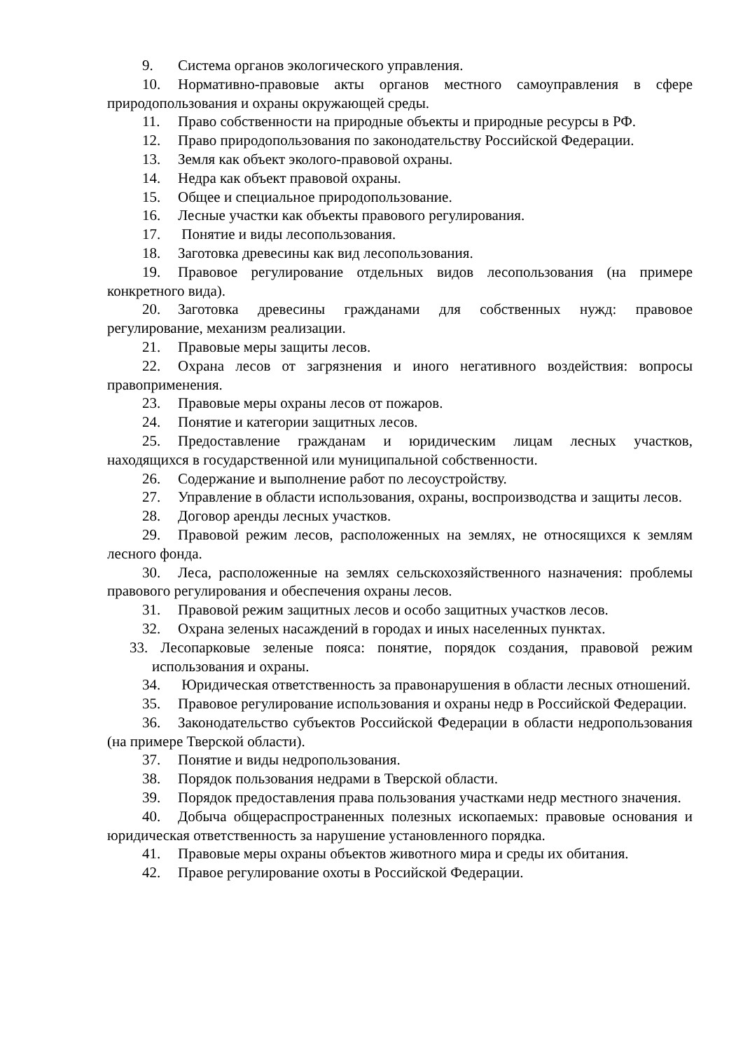9. Система органов экологического управления.
10. Нормативно-правовые акты органов местного самоуправления в сфере природопользования и охраны окружающей среды.
11. Право собственности на природные объекты и природные ресурсы в РФ.
12. Право природопользования по законодательству Российской Федерации.
13. Земля как объект эколого-правовой охраны.
14. Недра как объект правовой охраны.
15. Общее и специальное природопользование.
16. Лесные участки как объекты правового регулирования.
17. Понятие и виды лесопользования.
18. Заготовка древесины как вид лесопользования.
19. Правовое регулирование отдельных видов лесопользования (на примере конкретного вида).
20. Заготовка древесины гражданами для собственных нужд: правовое регулирование, механизм реализации.
21. Правовые меры защиты лесов.
22. Охрана лесов от загрязнения и иного негативного воздействия: вопросы правоприменения.
23. Правовые меры охраны лесов от пожаров.
24. Понятие и категории защитных лесов.
25. Предоставление гражданам и юридическим лицам лесных участков, находящихся в государственной или муниципальной собственности.
26. Содержание и выполнение работ по лесоустройству.
27. Управление в области использования, охраны, воспроизводства и защиты лесов.
28. Договор аренды лесных участков.
29. Правовой режим лесов, расположенных на землях, не относящихся к землям лесного фонда.
30. Леса, расположенные на землях сельскохозяйственного назначения: проблемы правового регулирования и обеспечения охраны лесов.
31. Правовой режим защитных лесов и особо защитных участков лесов.
32. Охрана зеленых насаждений в городах и иных населенных пунктах.
33. Лесопарковые зеленые пояса: понятие, порядок создания, правовой режим использования и охраны.
34. Юридическая ответственность за правонарушения в области лесных отношений.
35. Правовое регулирование использования и охраны недр в Российской Федерации.
36. Законодательство субъектов Российской Федерации в области недропользования (на примере Тверской области).
37. Понятие и виды недропользования.
38. Порядок пользования недрами в Тверской области.
39. Порядок предоставления права пользования участками недр местного значения.
40. Добыча общераспространенных полезных ископаемых: правовые основания и юридическая ответственность за нарушение установленного порядка.
41. Правовые меры охраны объектов животного мира и среды их обитания.
42. Правое регулирование охоты в Российской Федерации.